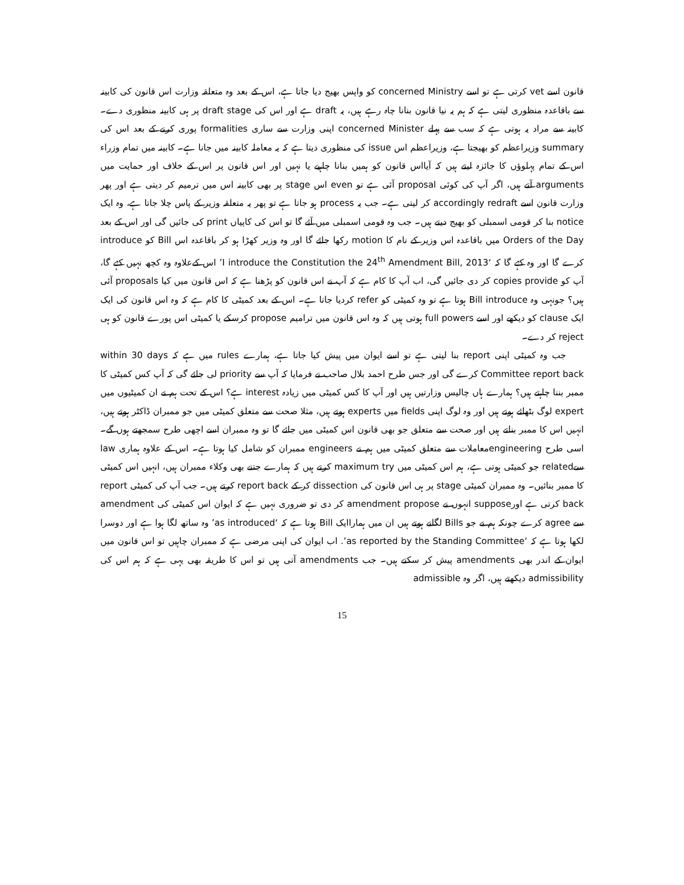قانون اسے vet کرتی ہے تو اسے concerned Ministry کو واپس بھیج دیا جاتا ہے، اس کے بعد وہ متعلقہ وزارت اس قانون کی کابینہ سے باقاعدہ منظوری لیتی ہے کہ ہم یہ نیا قانون بنانا چاہ رہے ہیں، یہ draft ہے اور اس کی draft stage پر ہی کابینہ منظوری دے۔ کابینہ سے مراد یہ ہوتی ہے کہ سب سے پہلے concerned Minister اپنی وزارت سے ساری formalities پوری کرنے کے بعد اس کی summary وزیراعظم کو بھیجتا ہے، وزیراعظم اس issue کی منظوری دیتا ہے کہ یہ معاملہ کابینہ میں جانا ہے۔ کابینہ میں تمام وزراء اس کے تمام پہلوؤں کا جائزہ لیتے ہیں کہ آیااس قانون کو ہمیں بنانا چاہیے یا نہیں اور اس قانون پر اس کے خلاف اور حمایت میں arguments آتے ہیں، اگر آپ کی کوئی proposal آئی ہے تو even اس stage پر بھی کابینہ اس میں ترمیم کر دیتی ہے اور پھر وزارت قانون اسے accordingly redraft کر لیتی ہے۔ جب یہ process ہو جاتا ہے تو پھر یہ متعلقہ وزیر کے پاس چلا جاتا ہے، وہ ایک notice بنا کر قومی اسمبلی کو بھیج دیتے ہیں۔ جب وہ قومی اسمبلی میں آئے گا تو اس کی کاپیاں print کی جائیں گی اور اس کے بعد Orders of the Day میں باقاعدہ اس وزیر کے نام کا motion رکھا جائے گا اور وہ وزیر کھڑا ہو کر باقاعدہ اس Bill کو introduce کرے گا اور وہ کہے گا کہ ‘I introduce the Constitution the 24<sup>th</sup> Amendment Bill, 2013’ اس کےعلاوہ وہ کچھ نہیں کہے گا، آپ کو copies provide کر دی جائیں گی، اب آپ کا کام ہے کہ آپ نے اس قانون کو پڑھنا ہے کہ اس قانون میں کیا proposals آئی ہیں؟ جونہی وہ Bill introduce ہوتا ہے تو وہ کمیٹی کو refer کردیا جاتا ہے۔ اس کے بعد کمیٹی کا کام ہے کہ وہ اس قانون کی ایک ایک clause کو دیکھے اور اسے full powers ہوتی ہیں کہ وہ اس قانون میں ترامیم propose کرسکے یا کمیٹی اس پورے قانون کو ہی reject کر دے۔
جب وہ کمیٹی اپنی report بنا لیتی ہے تو اسے ایوان میں پیش کیا جاتا ہے، ہمارے rules میں ہے کہ within 30 days Committee report back کرے گی اور جس طرح احمد بلال صاحب نے فرمایا کہ آپ سے priority لی جائے گی کہ آپ کس کمیٹی کا ممبر بننا چاہتے ہیں؟ ہمارے ہاں چالیس وزارتیں ہیں اور آپ کا کس کمیٹی میں زیادہ interest ہے؟ اس کے تحت ہم نے ان کمیٹیوں میں expert لوگ بٹھائے ہوتے ہیں اور وہ لوگ اپنی fields میں experts ہوتے ہیں، مثلا صحت سے متعلق کمیٹی میں جو ممبران ڈاکٹر ہوتے ہیں، انہیں اس کا ممبر بناتے ہیں اور صحت سے متعلق جو بھی قانون اس کمیٹی میں جائے گا تو وہ ممبران اسے اچھی طرح سمجھتے ہوں گے۔ اسی طرح engineeringمعاملات سے متعلق کمیٹی میں ہم نے engineers ممبران کو شامل کیا ہوتا ہے۔ اس کے علاوہ ہماری law سےrelated جو کمیٹی ہوتی ہے، ہم اس کمیٹی میں maximum try کرتے ہیں کہ ہمارے جتنے بھی وکلاء ممبران ہیں، انہیں اس کمیٹی کا ممبر بنائیں۔ وہ ممبران کمیٹی stage پر ہی اس قانون کی dissection کر کے report back کرتے ہیں۔ جب آپ کی کمیٹی report back کرتی ہے اورsuppose انہوں نے amendment propose کر دی تو ضروری نہیں ہے کہ ایوان اس کمیٹی کی amendment سے agree کرے چونکہ ہم نے جو Bills لگانے ہوتے ہیں ان میں ہماراایک Bill ہوتا ہے کہ ‘as introduced’ وہ ساتھ لگا ہوا ہے اور دوسرا لکھا ہوتا ہے کہ ‘as reported by the Standing Committee’. اب ایوان کی اپنی مرضی ہے کہ ممبران چاہیں تو اس قانون میں ایوان کے اندر بھی amendments پیش کر سکتے ہیں۔ جب amendments آتی ہیں تو اس کا طریقہ بھی یہی ہے کہ ہم اس کی admissibility دیکھتے ہیں، اگر وہ admissible
15